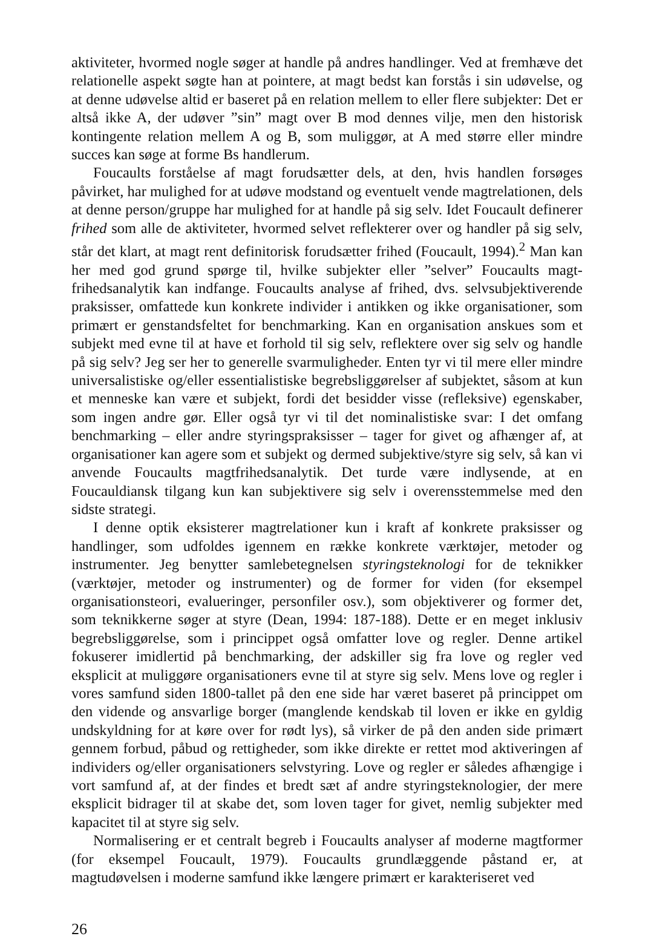aktiviteter, hvormed nogle søger at handle på andres handlinger. Ved at fremhæve det relationelle aspekt søgte han at pointere, at magt bedst kan forstås i sin udøvelse, og at denne udøvelse altid er baseret på en relation mellem to eller flere subjekter: Det er altså ikke A, der udøver ”sin” magt over B mod dennes vilje, men den historisk kontingente relation mellem A og B, som muliggør, at A med større eller mindre succes kan søge at forme Bs handlerum.
Foucaults forståelse af magt forudsætter dels, at den, hvis handlen forsøges påvirket, har mulighed for at udøve modstand og eventuelt vende magtrelationen, dels at denne person/gruppe har mulighed for at handle på sig selv. Idet Foucault definerer frihed som alle de aktiviteter, hvormed selvet reflekterer over og handler på sig selv, står det klart, at magt rent definitorisk forudsætter frihed (Foucault, 1994).<sup>2</sup> Man kan her med god grund spørge til, hvilke subjekter eller ”selver” Foucaults magt-frihedsanalytik kan indfange. Foucaults analyse af frihed, dvs. selvsubjektiverende praksisser, omfattede kun konkrete individer i antikken og ikke organisationer, som primært er genstandsfeltet for benchmarking. Kan en organisation anskues som et subjekt med evne til at have et forhold til sig selv, reflektere over sig selv og handle på sig selv? Jeg ser her to generelle svarmuligheder. Enten tyr vi til mere eller mindre universalistiske og/eller essentialistiske begrebsliggørelser af subjektet, såsom at kun et menneske kan være et subjekt, fordi det besidder visse (refleksive) egenskaber, som ingen andre gør. Eller også tyr vi til det nominalistiske svar: I det omfang benchmarking – eller andre styringspraksisser – tager for givet og afhænger af, at organisationer kan agere som et subjekt og dermed subjektive/styre sig selv, så kan vi anvende Foucaults magtfrihedsanalytik. Det turde være indlysende, at en Foucauldiansk tilgang kun kan subjektivere sig selv i overensstemmelse med den sidste strategi.
I denne optik eksisterer magtrelationer kun i kraft af konkrete praksisser og handlinger, som udfoldes igennem en række konkrete værktøjer, metoder og instrumenter. Jeg benytter samlebetegnelsen styringsteknologi for de teknikker (værktøjer, metoder og instrumenter) og de former for viden (for eksempel organisationsteori, evalueringer, personfiler osv.), som objektiverer og former det, som teknikkerne søger at styre (Dean, 1994: 187-188). Dette er en meget inklusiv begrebsliggørelse, som i princippet også omfatter love og regler. Denne artikel fokuserer imidlertid på benchmarking, der adskiller sig fra love og regler ved eksplicit at muliggøre organisationers evne til at styre sig selv. Mens love og regler i vores samfund siden 1800-tallet på den ene side har været baseret på princippet om den vidende og ansvarlige borger (manglende kendskab til loven er ikke en gyldig undskyldning for at køre over for rødt lys), så virker de på den anden side primært gennem forbud, påbud og rettigheder, som ikke direkte er rettet mod aktiveringen af individers og/eller organisationers selvstyring. Love og regler er således afhængige i vort samfund af, at der findes et bredt sæt af andre styringsteknologier, der mere eksplicit bidrager til at skabe det, som loven tager for givet, nemlig subjekter med kapacitet til at styre sig selv.
Normalisering er et centralt begreb i Foucaults analyser af moderne magtformer (for eksempel Foucault, 1979). Foucaults grundlæggende påstand er, at magtudøvelsen i moderne samfund ikke længere primært er karakteriseret ved
26